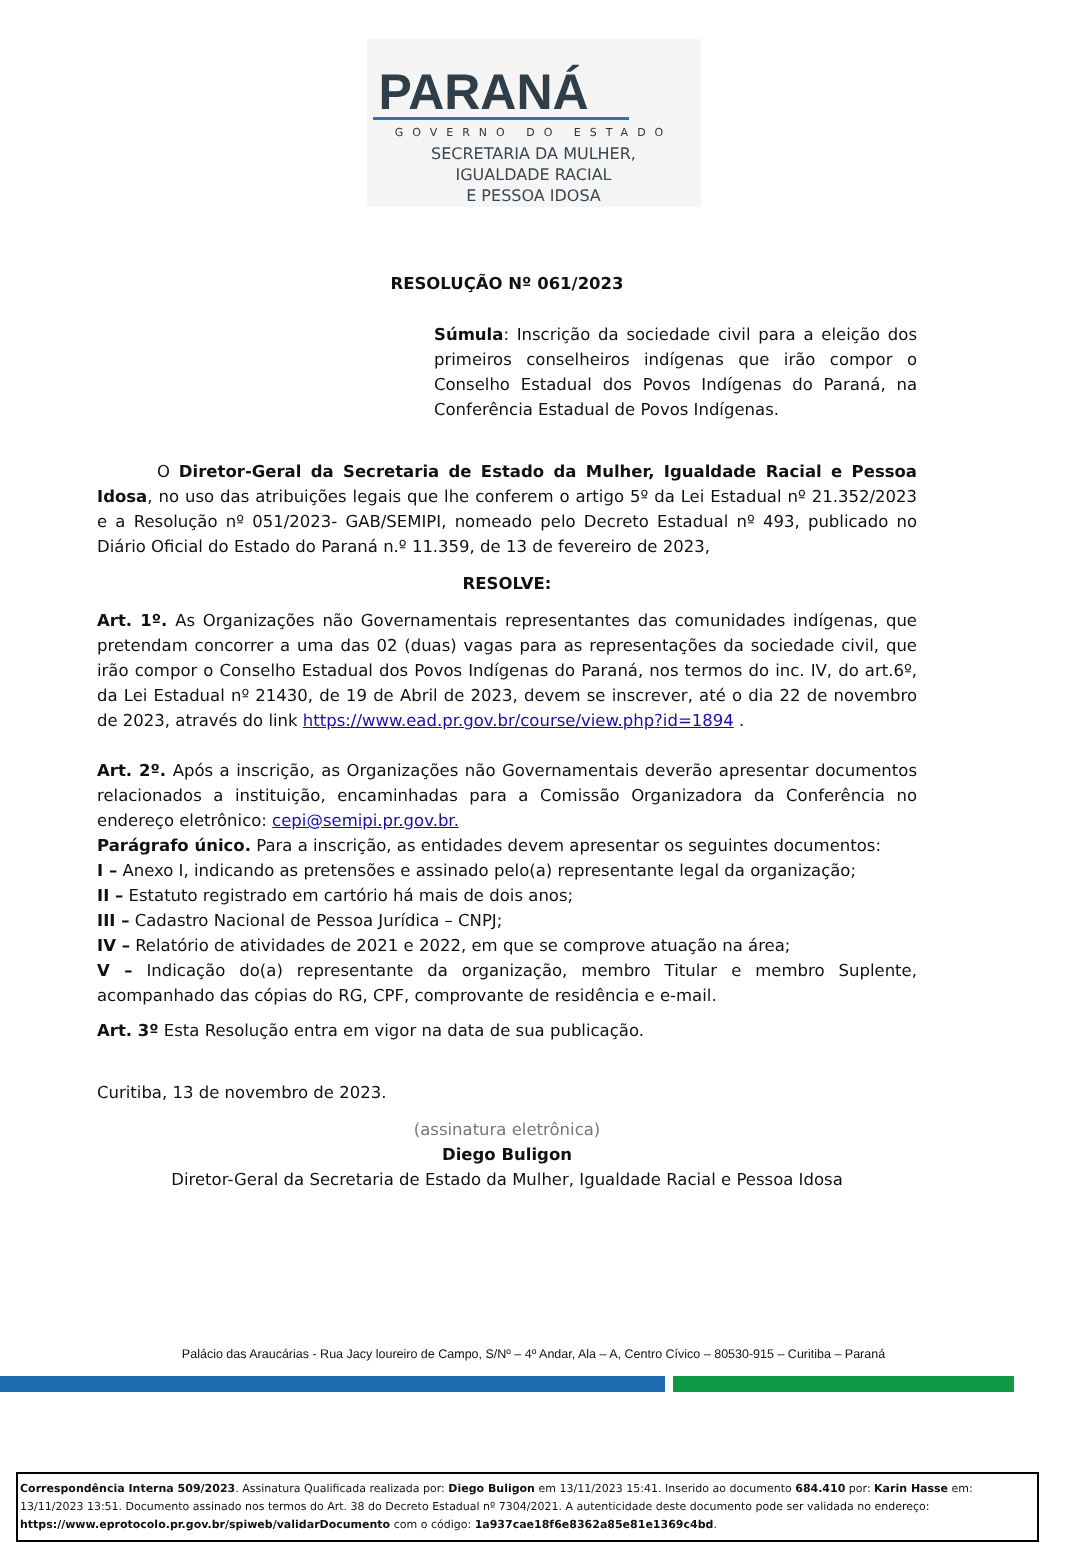PARANÁ
GOVERNO DO ESTADO
SECRETARIA DA MULHER,
IGUALDADE RACIAL
E PESSOA IDOSA
RESOLUÇÃO Nº 061/2023
Súmula: Inscrição da sociedade civil para a eleição dos primeiros conselheiros indígenas que irão compor o Conselho Estadual dos Povos Indígenas do Paraná, na Conferência Estadual de Povos Indígenas.
O Diretor-Geral da Secretaria de Estado da Mulher, Igualdade Racial e Pessoa Idosa, no uso das atribuições legais que lhe conferem o artigo 5º da Lei Estadual nº 21.352/2023 e a Resolução nº 051/2023- GAB/SEMIPI, nomeado pelo Decreto Estadual nº 493, publicado no Diário Oficial do Estado do Paraná n.º 11.359, de 13 de fevereiro de 2023,
RESOLVE:
Art. 1º. As Organizações não Governamentais representantes das comunidades indígenas, que pretendam concorrer a uma das 02 (duas) vagas para as representações da sociedade civil, que irão compor o Conselho Estadual dos Povos Indígenas do Paraná, nos termos do inc. IV, do art.6º, da Lei Estadual nº 21430, de 19 de Abril de 2023, devem se inscrever, até o dia 22 de novembro de 2023, através do link https://www.ead.pr.gov.br/course/view.php?id=1894 .
Art. 2º. Após a inscrição, as Organizações não Governamentais deverão apresentar documentos relacionados a instituição, encaminhadas para a Comissão Organizadora da Conferência no endereço eletrônico: cepi@semipi.pr.gov.br.
Parágrafo único. Para a inscrição, as entidades devem apresentar os seguintes documentos:
I – Anexo I, indicando as pretensões e assinado pelo(a) representante legal da organização;
II – Estatuto registrado em cartório há mais de dois anos;
III – Cadastro Nacional de Pessoa Jurídica – CNPJ;
IV – Relatório de atividades de 2021 e 2022, em que se comprove atuação na área;
V – Indicação do(a) representante da organização, membro Titular e membro Suplente, acompanhado das cópias do RG, CPF, comprovante de residência e e-mail.
Art. 3º Esta Resolução entra em vigor na data de sua publicação.
Curitiba, 13 de novembro de 2023.
(assinatura eletrônica)
Diego Buligon
Diretor-Geral da Secretaria de Estado da Mulher, Igualdade Racial e Pessoa Idosa
Palácio das Araucárias - Rua Jacy loureiro de Campo, S/Nº – 4º Andar, Ala – A, Centro Cívico – 80530-915 – Curitiba – Paraná
Correspondência Interna 509/2023. Assinatura Qualificada realizada por: Diego Buligon em 13/11/2023 15:41. Inserido ao documento 684.410 por: Karin Hasse em: 13/11/2023 13:51. Documento assinado nos termos do Art. 38 do Decreto Estadual nº 7304/2021. A autenticidade deste documento pode ser validada no endereço: https://www.eprotocolo.pr.gov.br/spiweb/validarDocumento com o código: 1a937cae18f6e8362a85e81e1369c4bd.